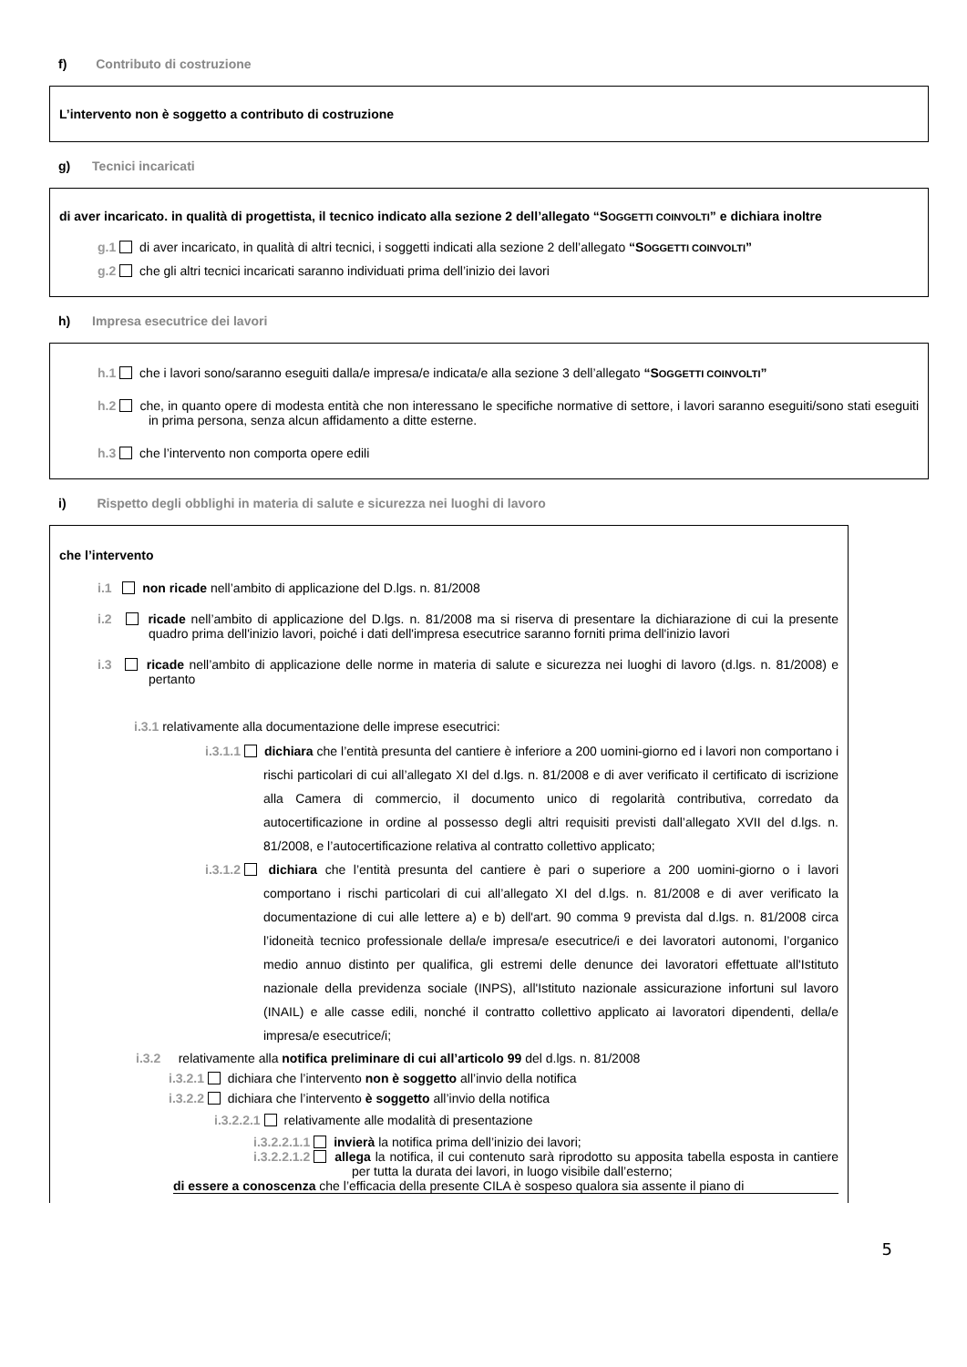f) Contributo di costruzione
L’intervento non è soggetto a contributo di costruzione
g) Tecnici incaricati
di aver incaricato. in qualità di progettista, il tecnico indicato alla sezione 2 dell’allegato “SOGGETTI COINVOLTI” e dichiara inoltre
g.1 di aver incaricato, in qualità di altri tecnici, i soggetti indicati alla sezione 2 dell’allegato “SOGGETTI COINVOLTI”
g.2 che gli altri tecnici incaricati saranno individuati prima dell’inizio dei lavori
h) Impresa esecutrice dei lavori
h.1 che i lavori sono/saranno eseguiti dalla/e impresa/e indicata/e alla sezione 3 dell’allegato “SOGGETTI COINVOLTI”
h.2 che, in quanto opere di modesta entità che non interessano le specifiche normative di settore, i lavori saranno eseguiti/sono stati eseguiti in prima persona, senza alcun affidamento a ditte esterne.
h.3 che l’intervento non comporta opere edili
i) Rispetto degli obblighi in materia di salute e sicurezza nei luoghi di lavoro
che l’intervento
i.1 non ricade nell’ambito di applicazione del D.lgs. n. 81/2008
i.2 ricade nell’ambito di applicazione del D.lgs. n. 81/2008 ma si riserva di presentare la dichiarazione di cui la presente quadro prima dell'inizio lavori, poiché i dati dell'impresa esecutrice saranno forniti prima dell'inizio lavori
i.3 ricade nell’ambito di applicazione delle norme in materia di salute e sicurezza nei luoghi di lavoro (d.lgs. n. 81/2008) e pertanto
i.3.1 relativamente alla documentazione delle imprese esecutrici:
i.3.1.1 dichiara che l’entità presunta del cantiere è inferiore a 200 uomini-giorno ed i lavori non comportano i rischi particolari di cui all’allegato XI del d.lgs. n. 81/2008 e di aver verificato il certificato di iscrizione alla Camera di commercio, il documento unico di regolarità contributiva, corredato da autocertificazione in ordine al possesso degli altri requisiti previsti dall’allegato XVII del d.lgs. n. 81/2008, e l’autocertificazione relativa al contratto collettivo applicato;
i.3.1.2 dichiara che l’entità presunta del cantiere è pari o superiore a 200 uomini-giorno o i lavori comportano i rischi particolari di cui all’allegato XI del d.lgs. n. 81/2008 e di aver verificato la documentazione di cui alle lettere a) e b) dell'art. 90 comma 9 prevista dal d.lgs. n. 81/2008 circa l’idoneità tecnico professionale della/e impresa/e esecutrice/i e dei lavoratori autonomi, l’organico medio annuo distinto per qualifica, gli estremi delle denunce dei lavoratori effettuate all'Istituto nazionale della previdenza sociale (INPS), all'Istituto nazionale assicurazione infortuni sul lavoro (INAIL) e alle casse edili, nonché il contratto collettivo applicato ai lavoratori dipendenti, della/e impresa/e esecutrice/i;
i.3.2 relativamente alla notifica preliminare di cui all’articolo 99 del d.lgs. n. 81/2008
i.3.2.1 dichiara che l’intervento non è soggetto all’invio della notifica
i.3.2.2 dichiara che l’intervento è soggetto all’invio della notifica
i.3.2.2.1 relativamente alle modalità di presentazione
i.3.2.2.1.1 invierà la notifica prima dell’inizio dei lavori;
i.3.2.2.1.2 allega la notifica, il cui contenuto sarà riprodotto su apposita tabella esposta in cantiere per tutta la durata dei lavori, in luogo visibile dall’esterno;
di essere a conoscenza che l’efficacia della presente CILA è sospeso qualora sia assente il piano di
5